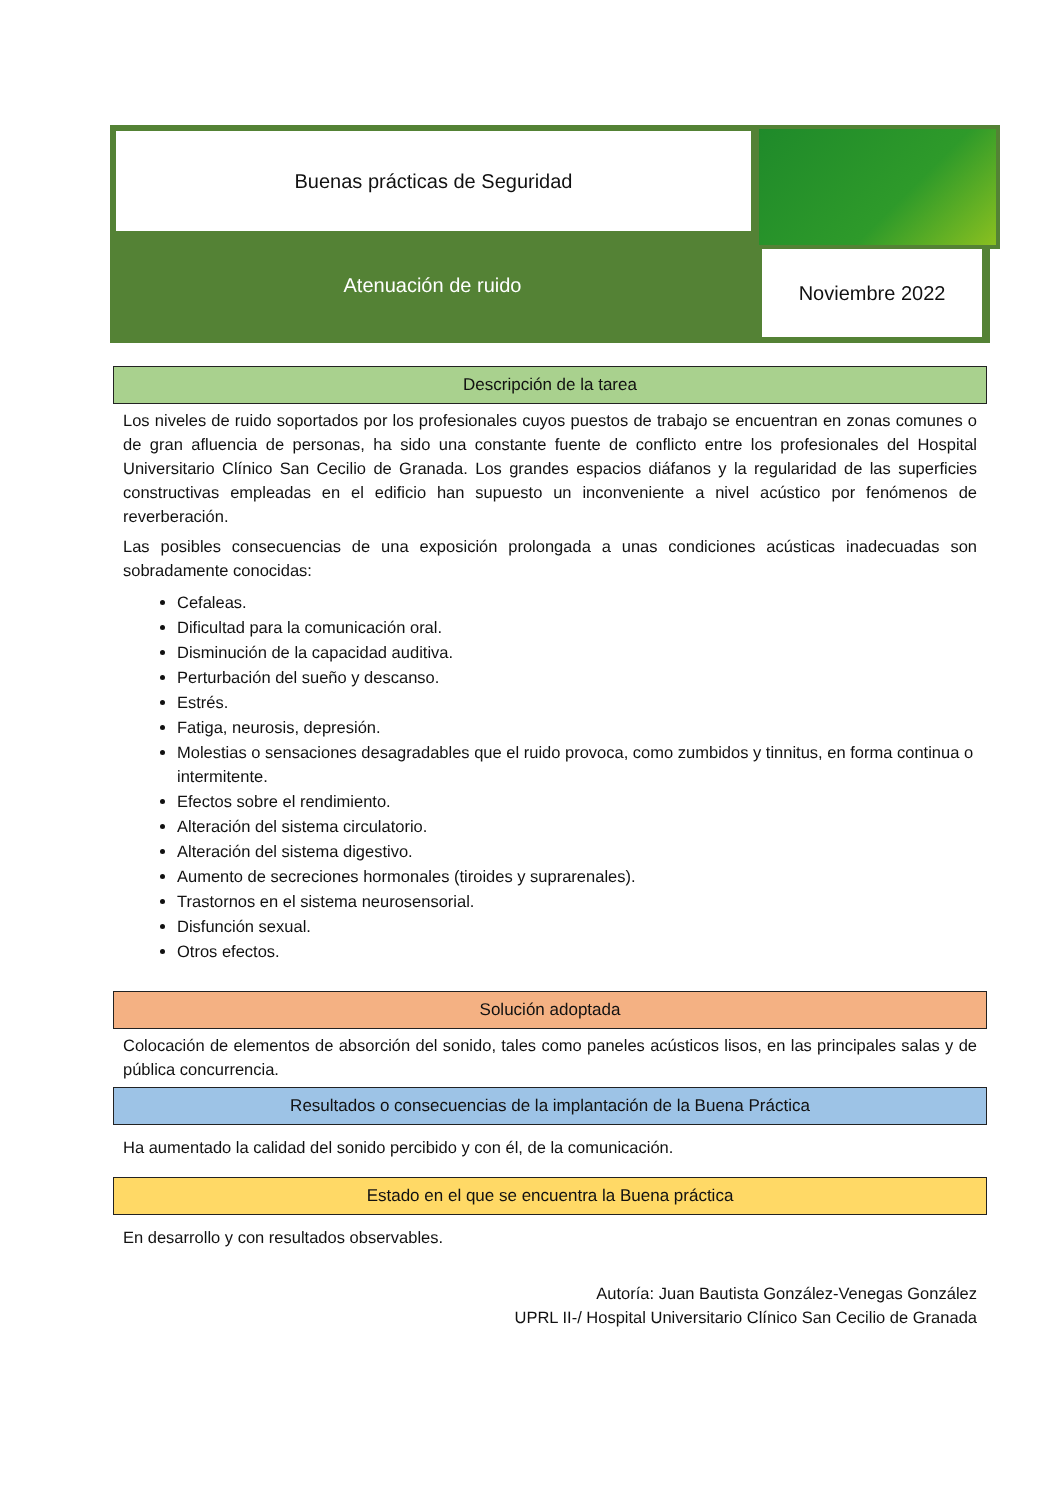Buenas prácticas de Seguridad
Atenuación de ruido
Noviembre 2022
Descripción de la tarea
Los niveles de ruido soportados por los profesionales cuyos puestos de trabajo se encuentran en zonas comunes o de gran afluencia de personas, ha sido una constante fuente de conflicto entre los profesionales del Hospital Universitario Clínico San Cecilio de Granada. Los grandes espacios diáfanos y la regularidad de las superficies constructivas empleadas en el edificio han supuesto un inconveniente a nivel acústico por fenómenos de reverberación.
Las posibles consecuencias de una exposición prolongada a unas condiciones acústicas inadecuadas son sobradamente conocidas:
Cefaleas.
Dificultad para la comunicación oral.
Disminución de la capacidad auditiva.
Perturbación del sueño y descanso.
Estrés.
Fatiga, neurosis, depresión.
Molestias o sensaciones desagradables que el ruido provoca, como zumbidos y tinnitus, en forma continua o intermitente.
Efectos sobre el rendimiento.
Alteración del sistema circulatorio.
Alteración del sistema digestivo.
Aumento de secreciones hormonales (tiroides y suprarenales).
Trastornos en el sistema neurosensorial.
Disfunción sexual.
Otros efectos.
Solución adoptada
Colocación de elementos de absorción del sonido, tales como paneles acústicos lisos, en las principales salas y de pública concurrencia.
Resultados o consecuencias de la implantación de la Buena Práctica
Ha aumentado la calidad del sonido percibido y con él, de la comunicación.
Estado en el que se encuentra la Buena práctica
En desarrollo y con resultados observables.
Autoría: Juan Bautista González-Venegas González
UPRL II-/ Hospital Universitario Clínico San Cecilio de Granada